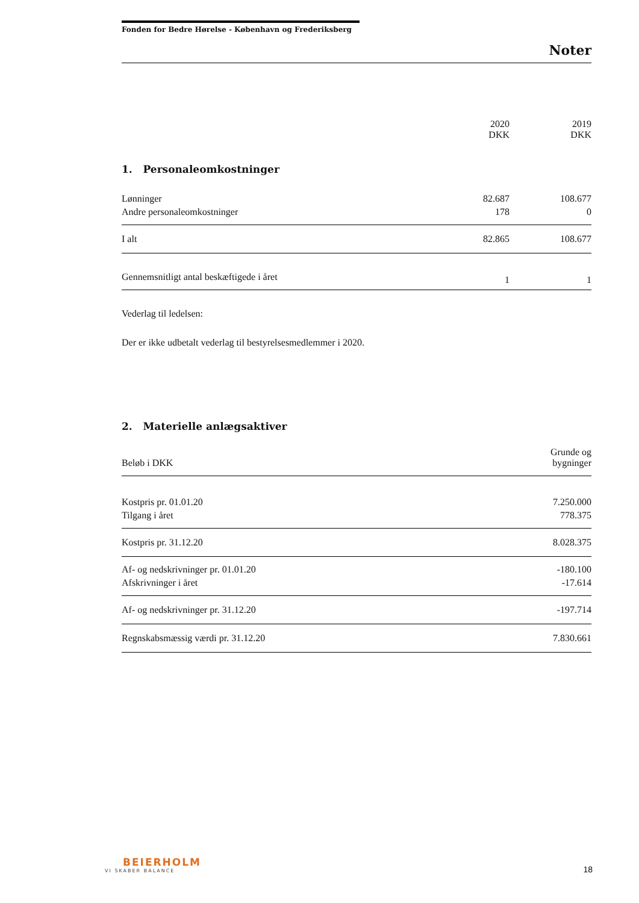Fonden for Bedre Hørelse - København og Frederiksberg
Noter
| | 2020 DKK | 2019 DKK |
| --- | --- | --- |
1. Personaleomkostninger
| Lønninger | 82.687 | 108.677 |
| Andre personaleomkostninger | 178 | 0 |
| I alt | 82.865 | 108.677 |
| Gennemsnitligt antal beskæftigede i året | 1 | 1 |
Vederlag til ledelsen:
Der er ikke udbetalt vederlag til bestyrelsesmedlemmer i 2020.
2. Materielle anlægsaktiver
| Beløb i DKK | Grunde og bygninger |
| Kostpris pr. 01.01.20 | 7.250.000 |
| Tilgang i året | 778.375 |
| Kostpris pr. 31.12.20 | 8.028.375 |
| Af- og nedskrivninger pr. 01.01.20 | -180.100 |
| Afskrivninger i året | -17.614 |
| Af- og nedskrivninger pr. 31.12.20 | -197.714 |
| Regnskabsmæssig værdi pr. 31.12.20 | 7.830.661 |
BEIERHOLM
VI SKABER BALANCE
18